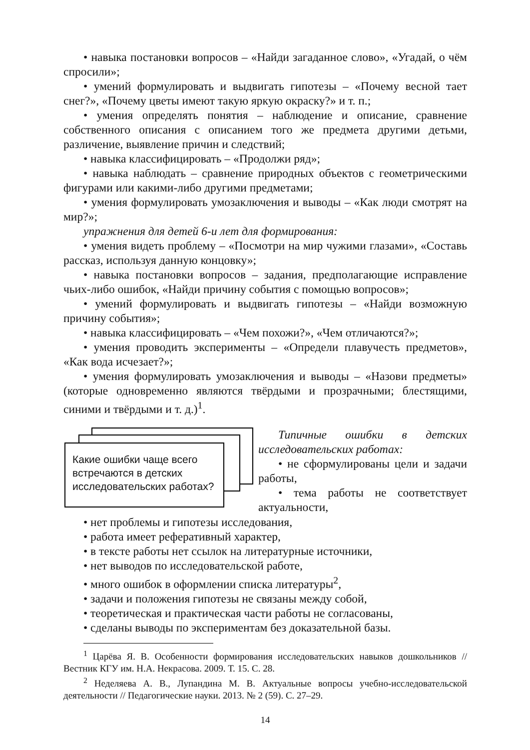• навыка постановки вопросов – «Найди загаданное слово», «Угадай, о чём спросили»;
• умений формулировать и выдвигать гипотезы – «Почему весной тает снег?», «Почему цветы имеют такую яркую окраску?» и т. п.;
• умения определять понятия – наблюдение и описание, сравнение собственного описания с описанием того же предмета другими детьми, различение, выявление причин и следствий;
• навыка классифицировать – «Продолжи ряд»;
• навыка наблюдать – сравнение природных объектов с геометрическими фигурами или какими-либо другими предметами;
• умения формулировать умозаключения и выводы – «Как люди смотрят на мир?»;
упражнения для детей 6-и лет для формирования:
• умения видеть проблему – «Посмотри на мир чужими глазами», «Составь рассказ, используя данную концовку»;
• навыка постановки вопросов – задания, предполагающие исправление чьих-либо ошибок, «Найди причину события с помощью вопросов»;
• умений формулировать и выдвигать гипотезы – «Найди возможную причину события»;
• навыка классифицировать – «Чем похожи?», «Чем отличаются?»;
• умения проводить эксперименты – «Определи плавучесть предметов», «Как вода исчезает?»;
• умения формулировать умозаключения и выводы – «Назови предметы» (которые одновременно являются твёрдыми и прозрачными; блестящими, синими и твёрдыми и т. д.)<sup>1</sup>.
Какие ошибки чаще всего встречаются в детских исследовательских работах?
Типичные ошибки в детских исследовательских работах:
• не сформулированы цели и задачи работы,
• тема работы не соответствует актуальности,
• нет проблемы и гипотезы исследования,
• работа имеет реферативный характер,
• в тексте работы нет ссылок на литературные источники,
• нет выводов по исследовательской работе,
• много ошибок в оформлении списка литературы<sup>2</sup>,
• задачи и положения гипотезы не связаны между собой,
• теоретическая и практическая части работы не согласованы,
• сделаны выводы по экспериментам без доказательной базы.
<sup>1</sup> Царёва Я. В. Особенности формирования исследовательских навыков дошкольников // Вестник КГУ им. Н.А. Некрасова. 2009. Т. 15. С. 28.
<sup>2</sup> Неделяева А. В., Лупандина М. В. Актуальные вопросы учебно-исследовательской деятельности // Педагогические науки. 2013. № 2 (59). С. 27–29.
14